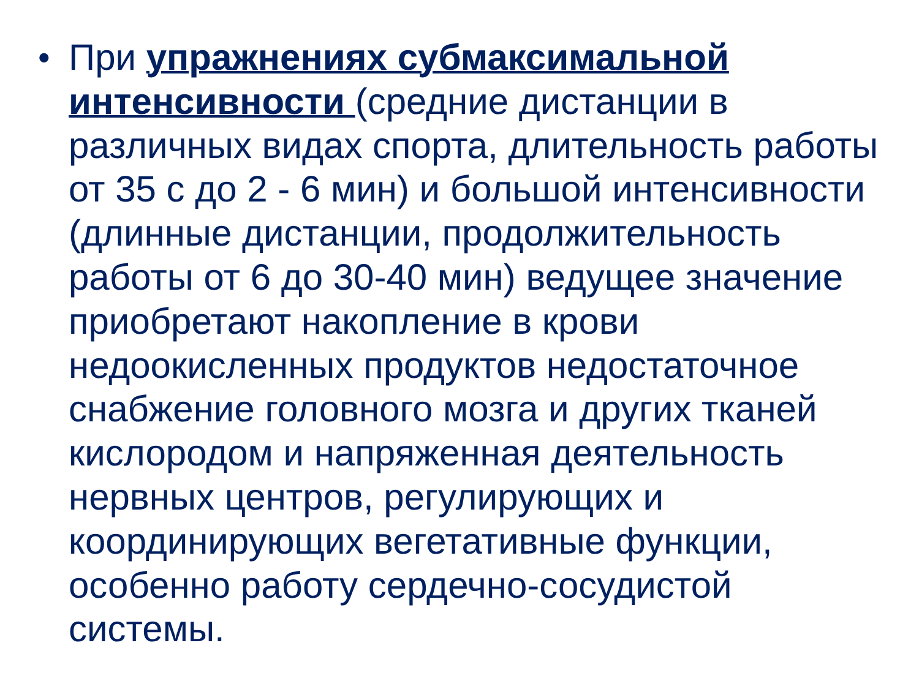•
При упражнениях субмаксимальной интенсивности (средние дистанции в различных видах спорта, длительность работы от 35 с до 2 - 6 мин) и большой интенсивности (длинные дистанции, продолжительность работы от 6 до 30-40 мин) ведущее значение приобретают накопление в крови недоокисленных продуктов недостаточное снабжение головного мозга и других тканей кислородом и напряженная деятельность нервных центров, регулирующих и координирующих вегетативные функции, особенно работу сердечно-сосудистой системы.